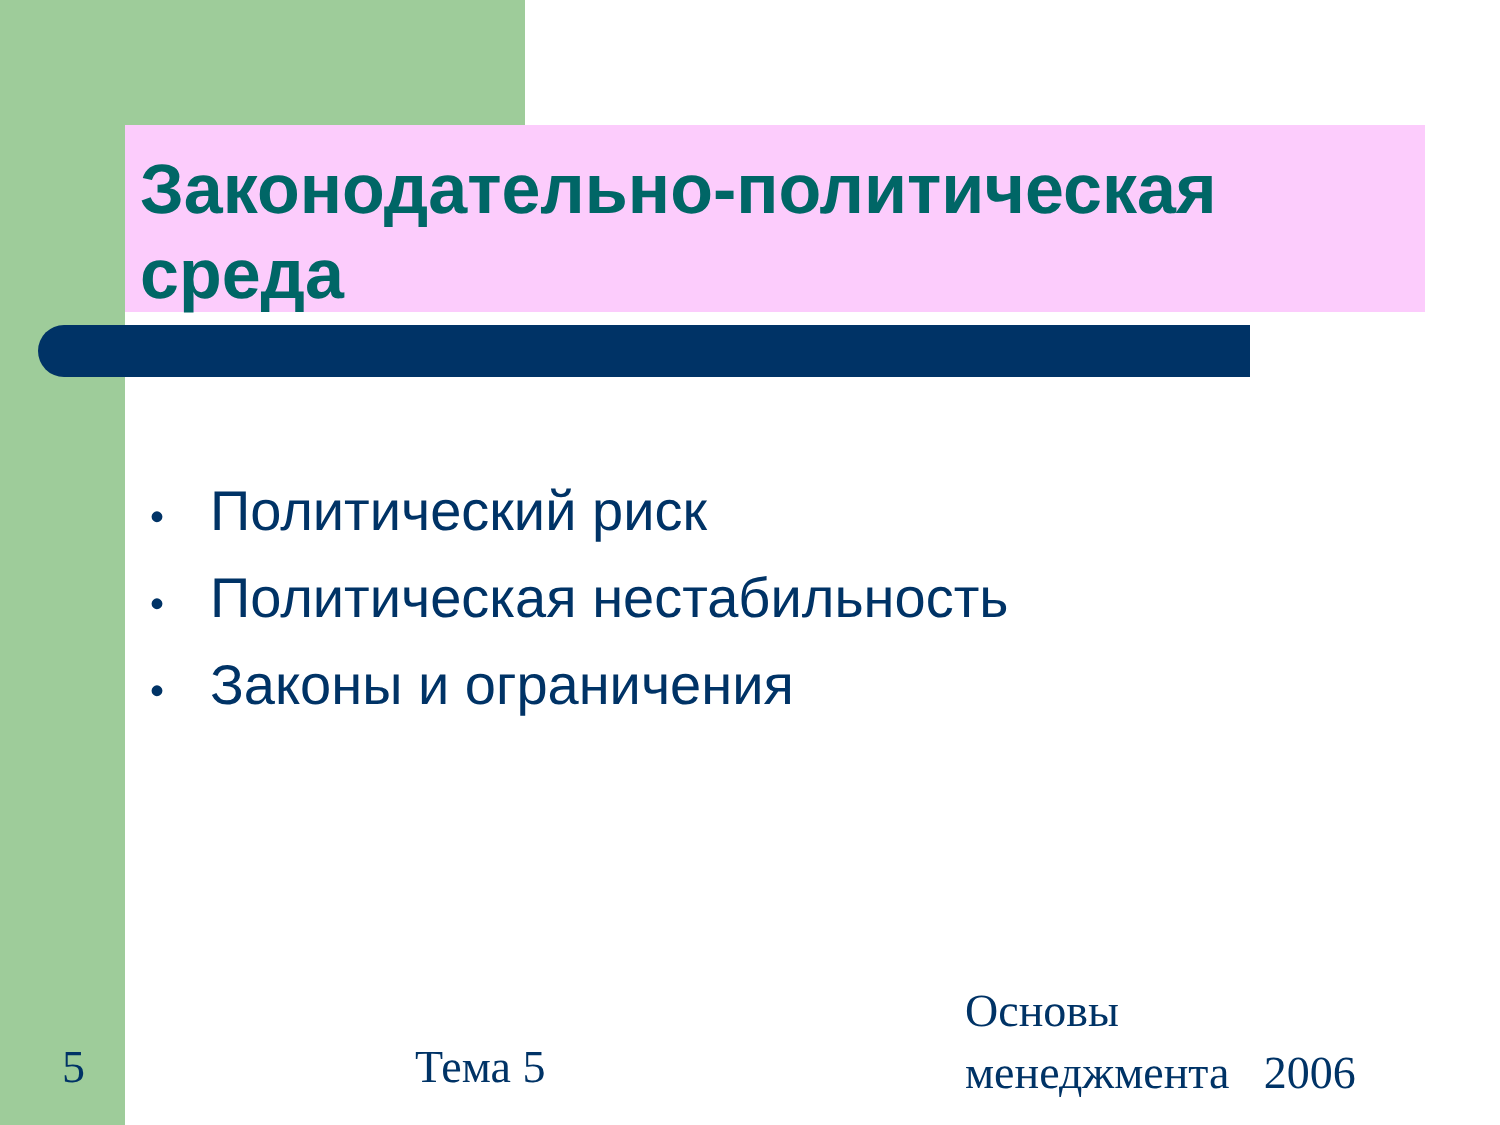Законодательно-политическая среда
• Политический риск
• Политическая нестабильность
• Законы и ограничения
5 Тема 5
Основы
менеджмента 2006